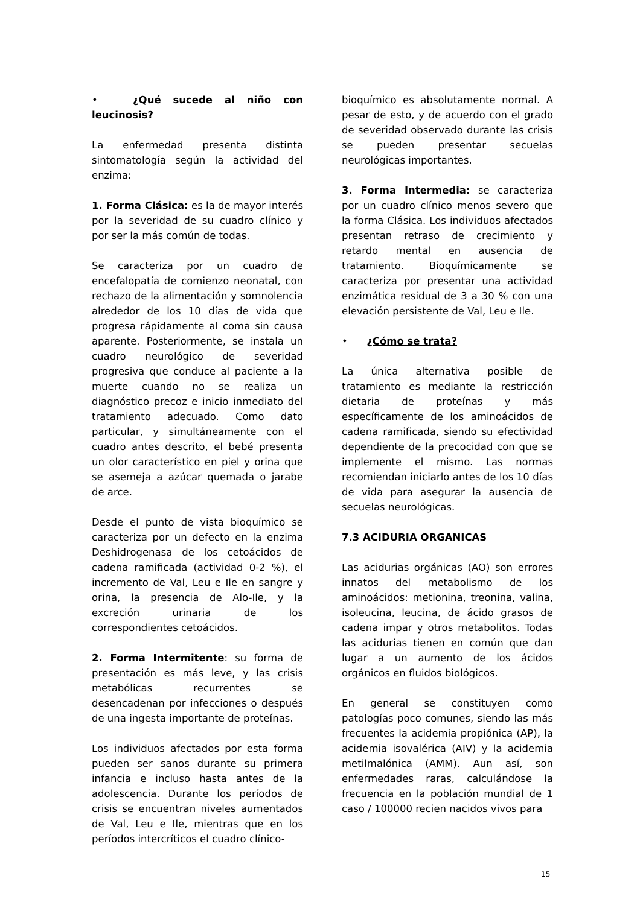• ¿Qué sucede al niño con leucinosis?
La enfermedad presenta distinta sintomatología según la actividad del enzima:
1. Forma Clásica: es la de mayor interés por la severidad de su cuadro clínico y por ser la más común de todas.
Se caracteriza por un cuadro de encefalopatía de comienzo neonatal, con rechazo de la alimentación y somnolencia alrededor de los 10 días de vida que progresa rápidamente al coma sin causa aparente. Posteriormente, se instala un cuadro neurológico de severidad progresiva que conduce al paciente a la muerte cuando no se realiza un diagnóstico precoz e inicio inmediato del tratamiento adecuado. Como dato particular, y simultáneamente con el cuadro antes descrito, el bebé presenta un olor característico en piel y orina que se asemeja a azúcar quemada o jarabe de arce.
Desde el punto de vista bioquímico se caracteriza por un defecto en la enzima Deshidrogenasa de los cetoácidos de cadena ramificada (actividad 0-2 %), el incremento de Val, Leu e Ile en sangre y orina, la presencia de Alo-Ile, y la excreción urinaria de los correspondientes cetoácidos.
2. Forma Intermitente: su forma de presentación es más leve, y las crisis metabólicas recurrentes se desencadenan por infecciones o después de una ingesta importante de proteínas.
Los individuos afectados por esta forma pueden ser sanos durante su primera infancia e incluso hasta antes de la adolescencia. Durante los períodos de crisis se encuentran niveles aumentados de Val, Leu e Ile, mientras que en los períodos intercríticos el cuadro clínico-
bioquímico es absolutamente normal. A pesar de esto, y de acuerdo con el grado de severidad observado durante las crisis se pueden presentar secuelas neurológicas importantes.
3. Forma Intermedia: se caracteriza por un cuadro clínico menos severo que la forma Clásica. Los individuos afectados presentan retraso de crecimiento y retardo mental en ausencia de tratamiento. Bioquímicamente se caracteriza por presentar una actividad enzimática residual de 3 a 30 % con una elevación persistente de Val, Leu e Ile.
• ¿Cómo se trata?
La única alternativa posible de tratamiento es mediante la restricción dietaria de proteínas y más específicamente de los aminoácidos de cadena ramificada, siendo su efectividad dependiente de la precocidad con que se implemente el mismo. Las normas recomiendan iniciarlo antes de los 10 días de vida para asegurar la ausencia de secuelas neurológicas.
7.3 ACIDURIA ORGANICAS
Las acidurias orgánicas (AO) son errores innatos del metabolismo de los aminoácidos: metionina, treonina, valina, isoleucina, leucina, de ácido grasos de cadena impar y otros metabolitos. Todas las acidurias tienen en común que dan lugar a un aumento de los ácidos orgánicos en fluidos biológicos.
En general se constituyen como patologías poco comunes, siendo las más frecuentes la acidemia propiónica (AP), la acidemia isovalérica (AIV) y la acidemia metilmalónica (AMM). Aun así, son enfermedades raras, calculándose la frecuencia en la población mundial de 1 caso / 100000 recien nacidos vivos para
15